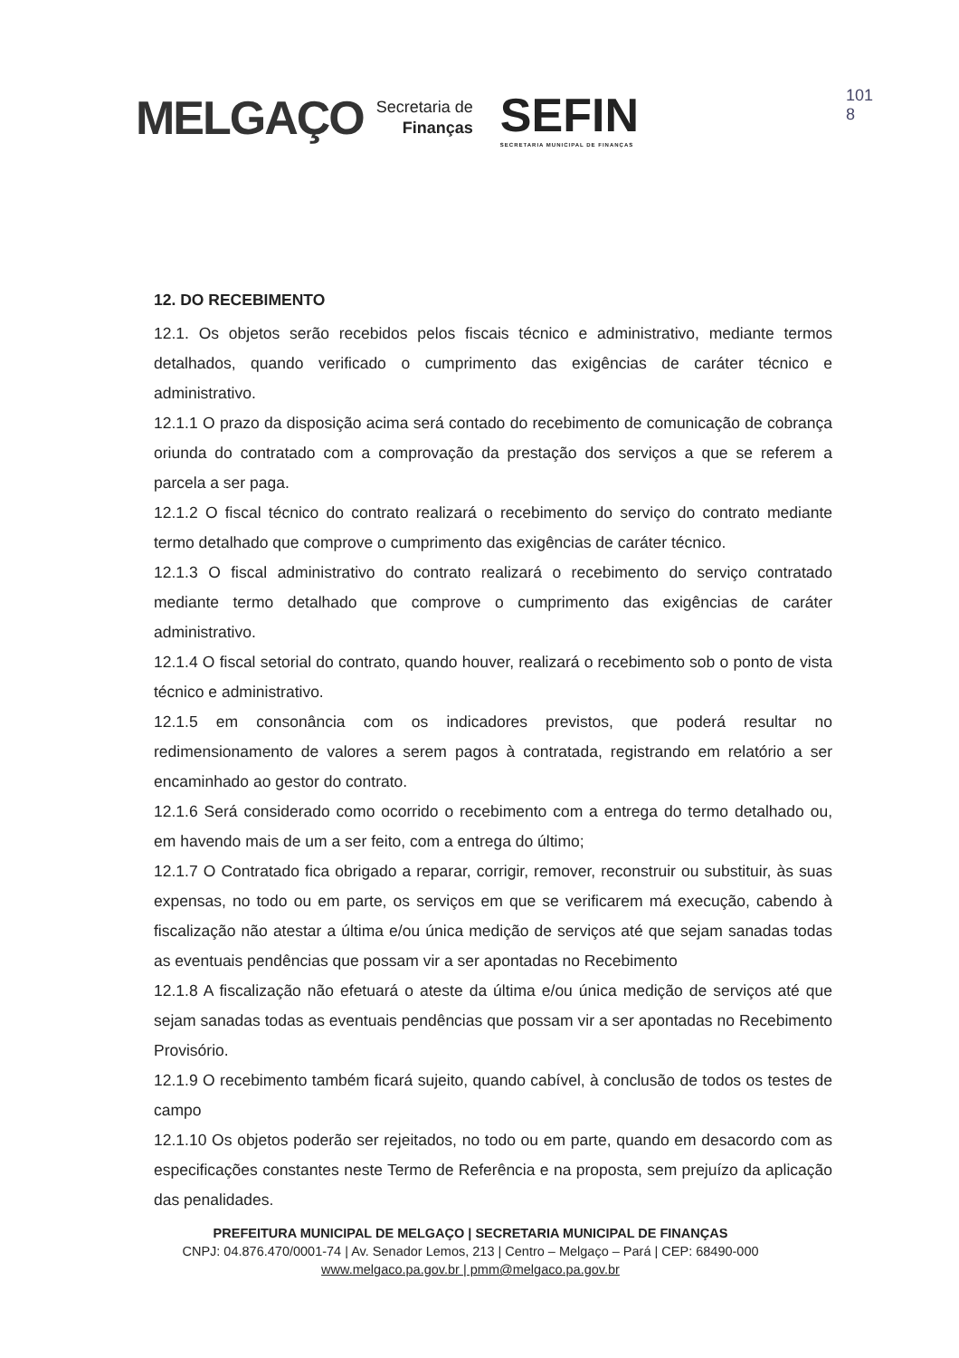MELGAÇO
Secretaria de
Finanças
SEFIN
SECRETARIA MUNICIPAL DE FINANÇAS
101
8
12. DO RECEBIMENTO
12.1. Os objetos serão recebidos pelos fiscais técnico e administrativo, mediante termos detalhados, quando verificado o cumprimento das exigências de caráter técnico e administrativo.
12.1.1 O prazo da disposição acima será contado do recebimento de comunicação de cobrança oriunda do contratado com a comprovação da prestação dos serviços a que se referem a parcela a ser paga.
12.1.2 O fiscal técnico do contrato realizará o recebimento do serviço do contrato mediante termo detalhado que comprove o cumprimento das exigências de caráter técnico.
12.1.3 O fiscal administrativo do contrato realizará o recebimento do serviço contratado mediante termo detalhado que comprove o cumprimento das exigências de caráter administrativo.
12.1.4 O fiscal setorial do contrato, quando houver, realizará o recebimento sob o ponto de vista técnico e administrativo.
12.1.5 em consonância com os indicadores previstos, que poderá resultar no redimensionamento de valores a serem pagos à contratada, registrando em relatório a ser encaminhado ao gestor do contrato.
12.1.6 Será considerado como ocorrido o recebimento com a entrega do termo detalhado ou, em havendo mais de um a ser feito, com a entrega do último;
12.1.7 O Contratado fica obrigado a reparar, corrigir, remover, reconstruir ou substituir, às suas expensas, no todo ou em parte, os serviços em que se verificarem má execução, cabendo à fiscalização não atestar a última e/ou única medição de serviços até que sejam sanadas todas as eventuais pendências que possam vir a ser apontadas no Recebimento
12.1.8 A fiscalização não efetuará o ateste da última e/ou única medição de serviços até que sejam sanadas todas as eventuais pendências que possam vir a ser apontadas no Recebimento Provisório.
12.1.9 O recebimento também ficará sujeito, quando cabível, à conclusão de todos os testes de campo
12.1.10 Os objetos poderão ser rejeitados, no todo ou em parte, quando em desacordo com as especificações constantes neste Termo de Referência e na proposta, sem prejuízo da aplicação das penalidades.
PREFEITURA MUNICIPAL DE MELGAÇO | SECRETARIA MUNICIPAL DE FINANÇAS
CNPJ: 04.876.470/0001-74 | Av. Senador Lemos, 213 | Centro – Melgaço – Pará | CEP: 68490-000
www.melgaco.pa.gov.br | pmm@melgaco.pa.gov.br